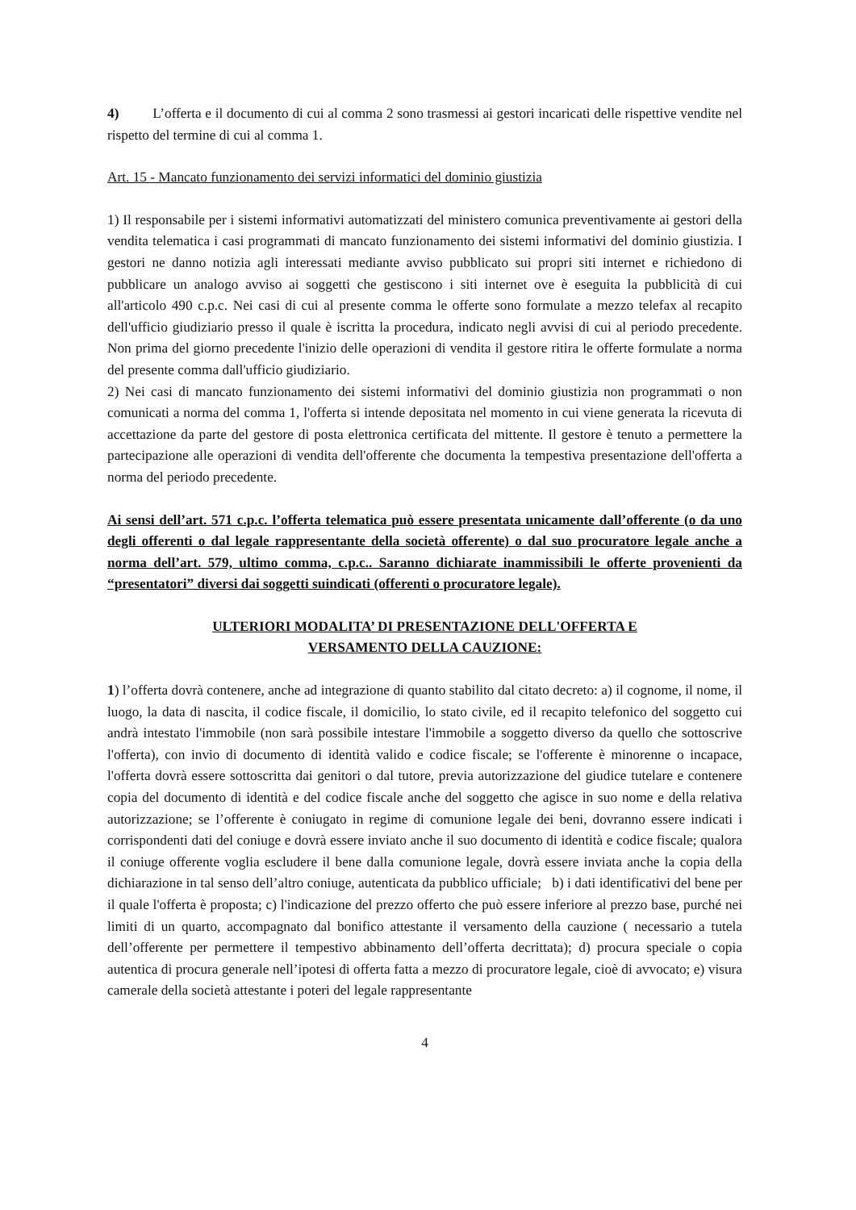4) L’offerta e il documento di cui al comma 2 sono trasmessi ai gestori incaricati delle rispettive vendite nel rispetto del termine di cui al comma 1.
Art. 15 - Mancato funzionamento dei servizi informatici del dominio giustizia
1) Il responsabile per i sistemi informativi automatizzati del ministero comunica preventivamente ai gestori della vendita telematica i casi programmati di mancato funzionamento dei sistemi informativi del dominio giustizia. I gestori ne danno notizia agli interessati mediante avviso pubblicato sui propri siti internet e richiedono di pubblicare un analogo avviso ai soggetti che gestiscono i siti internet ove è eseguita la pubblicità di cui all'articolo 490 c.p.c. Nei casi di cui al presente comma le offerte sono formulate a mezzo telefax al recapito dell'ufficio giudiziario presso il quale è iscritta la procedura, indicato negli avvisi di cui al periodo precedente. Non prima del giorno precedente l'inizio delle operazioni di vendita il gestore ritira le offerte formulate a norma del presente comma dall'ufficio giudiziario.
2) Nei casi di mancato funzionamento dei sistemi informativi del dominio giustizia non programmati o non comunicati a norma del comma 1, l'offerta si intende depositata nel momento in cui viene generata la ricevuta di accettazione da parte del gestore di posta elettronica certificata del mittente. Il gestore è tenuto a permettere la partecipazione alle operazioni di vendita dell'offerente che documenta la tempestiva presentazione dell'offerta a norma del periodo precedente.
Ai sensi dell’art. 571 c.p.c. l’offerta telematica può essere presentata unicamente dall’offerente (o da uno degli offerenti o dal legale rappresentante della società offerente) o dal suo procuratore legale anche a norma dell’art. 579, ultimo comma, c.p.c.. Saranno dichiarate inammissibili le offerte provenienti da “presentatori” diversi dai soggetti suindicati (offerenti o procuratore legale).
ULTERIORI MODALITA’ DI PRESENTAZIONE DELL'OFFERTA E
VERSAMENTO DELLA CAUZIONE:
1) l’offerta dovrà contenere, anche ad integrazione di quanto stabilito dal citato decreto: a) il cognome, il nome, il luogo, la data di nascita, il codice fiscale, il domicilio, lo stato civile, ed il recapito telefonico del soggetto cui andrà intestato l'immobile (non sarà possibile intestare l'immobile a soggetto diverso da quello che sottoscrive l'offerta), con invio di documento di identità valido e codice fiscale; se l'offerente è minorenne o incapace, l'offerta dovrà essere sottoscritta dai genitori o dal tutore, previa autorizzazione del giudice tutelare e contenere copia del documento di identità e del codice fiscale anche del soggetto che agisce in suo nome e della relativa autorizzazione; se l’offerente è coniugato in regime di comunione legale dei beni, dovranno essere indicati i corrispondenti dati del coniuge e dovrà essere inviato anche il suo documento di identità e codice fiscale; qualora il coniuge offerente voglia escludere il bene dalla comunione legale, dovrà essere inviata anche la copia della dichiarazione in tal senso dell’altro coniuge, autenticata da pubblico ufficiale; b) i dati identificativi del bene per il quale l'offerta è proposta; c) l'indicazione del prezzo offerto che può essere inferiore al prezzo base, purché nei limiti di un quarto, accompagnato dal bonifico attestante il versamento della cauzione ( necessario a tutela dell’offerente per permettere il tempestivo abbinamento dell’offerta decrittata); d) procura speciale o copia autentica di procura generale nell’ipotesi di offerta fatta a mezzo di procuratore legale, cioè di avvocato; e) visura camerale della società attestante i poteri del legale rappresentante
4